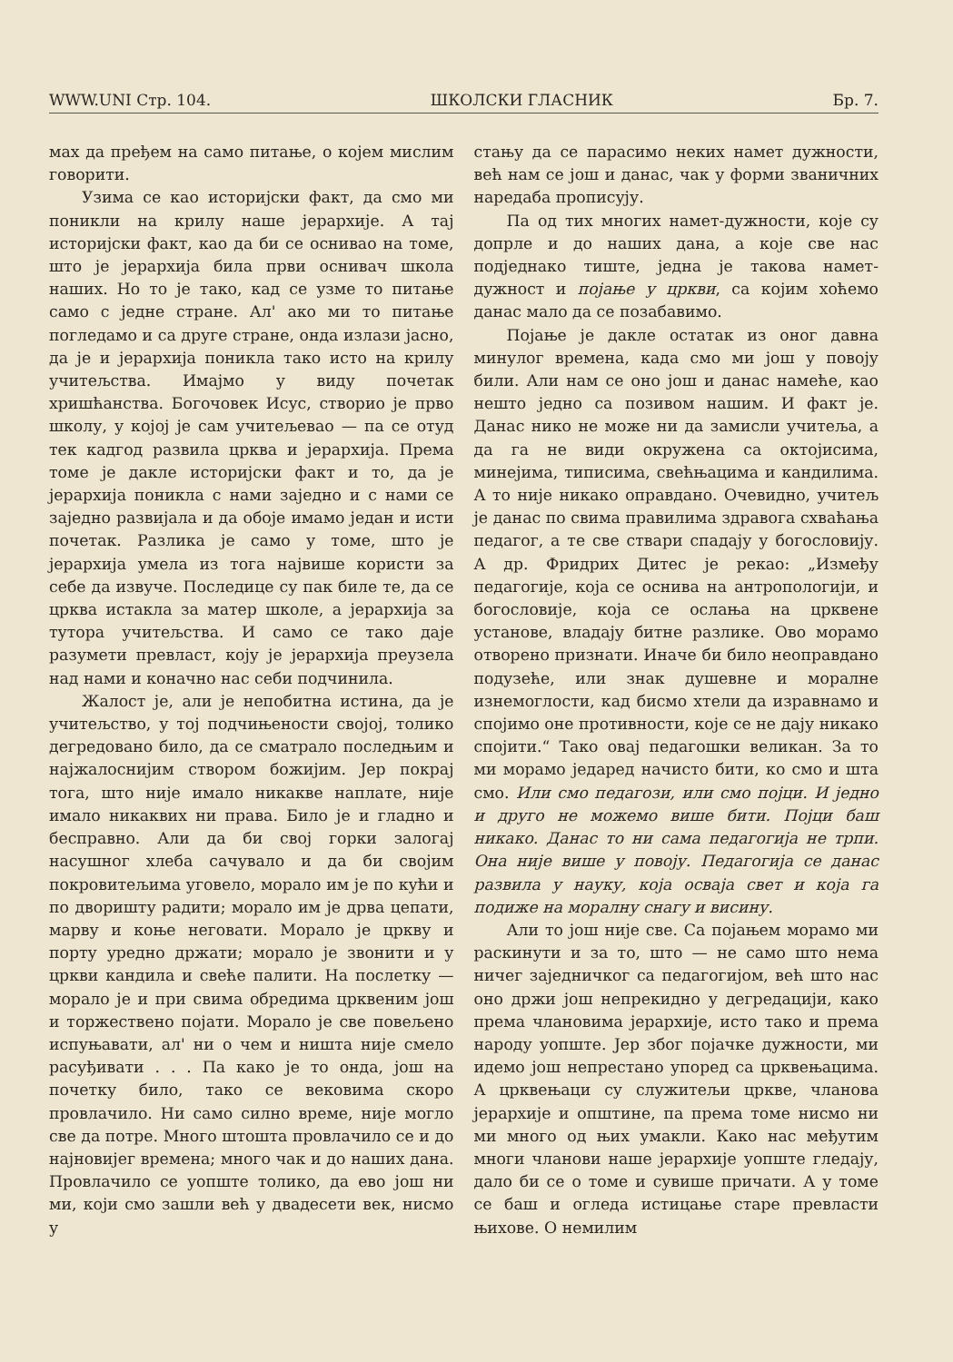WWW.UNI Стр. 104. ШКОЛСКИ ГЛАСНИК Бр. 7.
мах да пређем на само питање, о којем мислим говорити.
Узима се као историјски факт, да смо ми поникли на крилу наше јерархије. А тај историјски факт, као да би се оснивао на томе, што је јерархија била први оснивач школа наших. Но то је тако, кад се узме то питање само с једне стране. Ал' ако ми то питање погледамо и са друге стране, онда излази јасно, да је и јерархија поникла тако исто на крилу учитељства. Имајмо у виду почетак хришћанства. Богочовек Исус, створио је прво школу, у којој је сам учитељевао — па се отуд тек кадгод развила црква и јерархија. Према томе је дакле историјски факт и то, да је јерархија поникла с нами заједно и с нами се заједно развијала и да обоје имамо један и исти почетак. Разлика је само у томе, што је јерархија умела из тога највише користи за себе да извуче. Последице су пак биле те, да се црква истакла за матер школе, а јерархија за тутора учитељства. И само се тако даје разумети превласт, коју је јерархија преузела над нами и коначно нас себи подчинила.
Жалост је, али је непобитна истина, да је учитељство, у тој подчињености својој, толико дегредовано било, да се сматрало последњим и најжалоснијим створом божијим. Јер покрај тога, што није имало никакве наплате, није имало никаквих ни права. Било је и гладно и бесправно. Али да би свој горки залогај насушног хлеба сачувало и да би својим покровитељима уговело, морало им је по кући и по дворишту радити; морало им је дрва цепати, марву и коње неговати. Морало је цркву и порту уредно држати; морало је звонити и у цркви кандила и свеће палити. На послетку — морало је и при свима обредима црквеним још и торжествено појати. Морало је све повељено испуњавати, ал' ни о чем и ништа није смело расуђивати . . . Па како је то онда, још на почетку било, тако се вековима скоро провлачило. Ни само силно време, није могло све да потре. Много штошта провлачило се и до најновијег времена; много чак и до наших дана. Провлачило се уопште толико, да ево још ни ми, који смо зашли већ у двадесети век, нисмо у
стању да се парасимо неких намет дужности, већ нам се још и данас, чак у форми званичних наредаба прописују.
Па од тих многих намет-дужности, које су допрле и до наших дана, а које све нас подједнако тиште, једна је такова намет-дужност и појање у цркви, са којим хоћемо данас мало да се позабавимо.
Појање је дакле остатак из оног давна минулог времена, када смо ми још у повоју били. Али нам се оно још и данас намеће, као нешто једно са позивом нашим. И факт је. Данас нико не може ни да замисли учитеља, а да га не види окружена са октојисима, минејима, типисима, свећњацима и кандилима. А то није никако оправдано. Очевидно, учитељ је данас по свима правилима здравога схваћања педагог, а те све ствари спадају у богословију. А др. Фридрих Дитес је рекао: „Између педагогије, која се оснива на антропологији, и богословије, која се ослања на црквене установе, владају битне разлике. Ово морамо отворено признати. Иначе би било неоправдано подузеће, или знак душевне и моралне изнемоглости, кад бисмо хтели да изравнамо и спојимо оне противности, које се не дају никако спојити.“ Тако овај педагошки великан. За то ми морамо једаред начисто бити, ко смо и шта смо. Или смо педагози, или смо појци. И једно и друго не можемо више бити. Појци баш никако. Данас то ни сама педагогија не трпи. Она није више у повоју. Педагогија се данас развила у науку, која осваја свет и која га подиже на моралну снагу и висину.
Али то још није све. Са појањем морамо ми раскинути и за то, што — не само што нема ничег заједничког са педагогијом, већ што нас оно држи још непрекидно у дегредацији, како према члановима јерархије, исто тако и према народу уопште. Јер због појачке дужности, ми идемо још непрестано упоред са црквењацима. А црквењаци су служитељи цркве, чланова јерархије и општине, па према томе нисмо ни ми много од њих умакли. Како нас међутим многи чланови наше јерархије уопште гледају, дало би се о томе и сувише причати. А у томе се баш и огледа истицање старе превласти њихове. О немилим